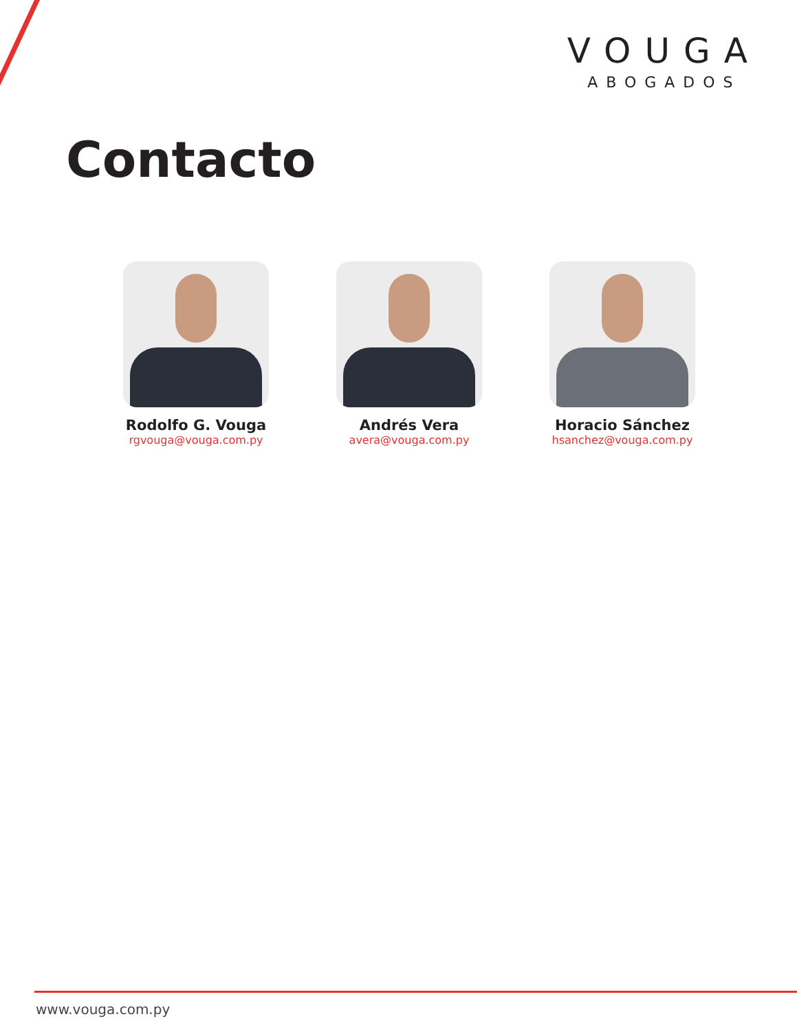VOUGA
ABOGADOS
Contacto
Rodolfo G. Vouga
rgvouga@vouga.com.py
Andrés Vera
avera@vouga.com.py
Horacio Sánchez
hsanchez@vouga.com.py
www.vouga.com.py